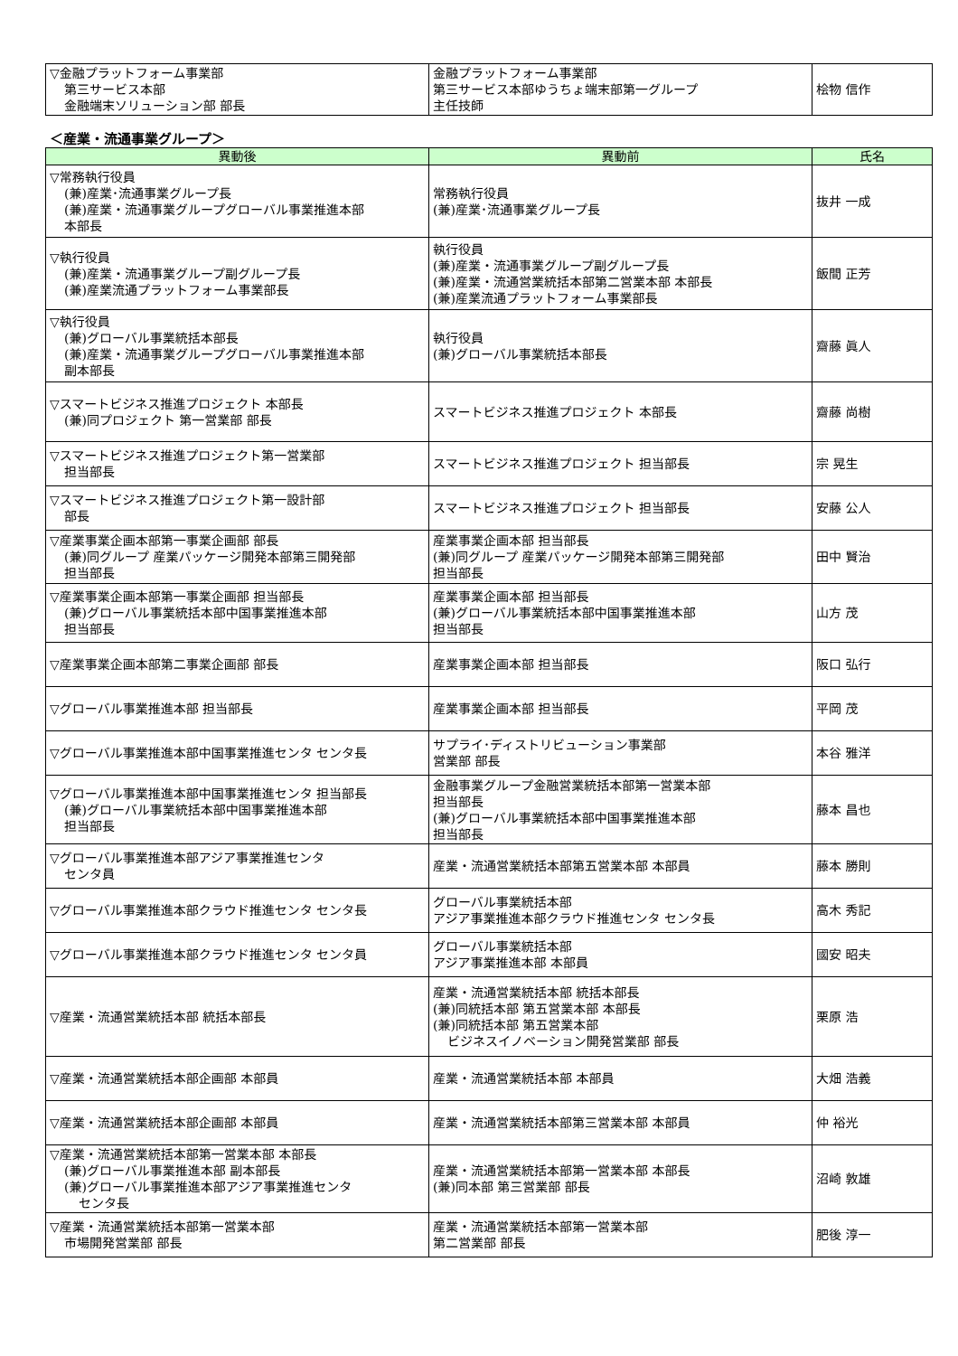| ▽金融プラットフォーム事業部 第三サービス本部 金融端末ソリューション部 部長 | 金融プラットフォーム事業部 第三サービス本部ゆうちょ端末部第一グループ 主任技師 | 桧物 信作 |
＜産業・流通事業グループ＞
| 異動後 | 異動前 | 氏名 |
| --- | --- | --- |
| ▽常務執行役員 (兼)産業･流通事業グループ長 (兼)産業・流通事業グループグローバル事業推進本部 本部長 | 常務執行役員 (兼)産業･流通事業グループ長 | 抜井 一成 |
| ▽執行役員 (兼)産業・流通事業グループ副グループ長 (兼)産業流通プラットフォーム事業部長 | 執行役員 (兼)産業・流通事業グループ副グループ長 (兼)産業・流通営業統括本部第二営業本部 本部長 (兼)産業流通プラットフォーム事業部長 | 飯間 正芳 |
| ▽執行役員 (兼)グローバル事業統括本部長 (兼)産業・流通事業グループグローバル事業推進本部 副本部長 | 執行役員 (兼)グローバル事業統括本部長 | 齋藤 眞人 |
| ▽スマートビジネス推進プロジェクト 本部長 (兼)同プロジェクト 第一営業部 部長 | スマートビジネス推進プロジェクト 本部長 | 齋藤 尚樹 |
| ▽スマートビジネス推進プロジェクト第一営業部 担当部長 | スマートビジネス推進プロジェクト 担当部長 | 宗 晃生 |
| ▽スマートビジネス推進プロジェクト第一設計部 部長 | スマートビジネス推進プロジェクト 担当部長 | 安藤 公人 |
| ▽産業事業企画本部第一事業企画部 部長 (兼)同グループ 産業パッケージ開発本部第三開発部 担当部長 | 産業事業企画本部 担当部長 (兼)同グループ 産業パッケージ開発本部第三開発部 担当部長 | 田中 賢治 |
| ▽産業事業企画本部第一事業企画部 担当部長 (兼)グローバル事業統括本部中国事業推進本部 担当部長 | 産業事業企画本部 担当部長 (兼)グローバル事業統括本部中国事業推進本部 担当部長 | 山方 茂 |
| ▽産業事業企画本部第二事業企画部 部長 | 産業事業企画本部 担当部長 | 阪口 弘行 |
| ▽グローバル事業推進本部 担当部長 | 産業事業企画本部 担当部長 | 平岡 茂 |
| ▽グローバル事業推進本部中国事業推進センタ センタ長 | サプライ･ディストリビューション事業部 営業部 部長 | 本谷 雅洋 |
| ▽グローバル事業推進本部中国事業推進センタ 担当部長 (兼)グローバル事業統括本部中国事業推進本部 担当部長 | 金融事業グループ金融営業統括本部第一営業本部 担当部長 (兼)グローバル事業統括本部中国事業推進本部 担当部長 | 藤本 昌也 |
| ▽グローバル事業推進本部アジア事業推進センタ センタ員 | 産業・流通営業統括本部第五営業本部 本部員 | 藤本 勝則 |
| ▽グローバル事業推進本部クラウド推進センタ センタ長 | グローバル事業統括本部 アジア事業推進本部クラウド推進センタ センタ長 | 高木 秀記 |
| ▽グローバル事業推進本部クラウド推進センタ センタ員 | グローバル事業統括本部 アジア事業推進本部 本部員 | 國安 昭夫 |
| ▽産業・流通営業統括本部 統括本部長 | 産業・流通営業統括本部 統括本部長 (兼)同統括本部 第五営業本部 本部長 (兼)同統括本部 第五営業本部 ビジネスイノベーション開発営業部 部長 | 栗原 浩 |
| ▽産業・流通営業統括本部企画部 本部員 | 産業・流通営業統括本部 本部員 | 大畑 浩義 |
| ▽産業・流通営業統括本部企画部 本部員 | 産業・流通営業統括本部第三営業本部 本部員 | 仲 裕光 |
| ▽産業・流通営業統括本部第一営業本部 本部長 (兼)グローバル事業推進本部 副本部長 (兼)グローバル事業推進本部アジア事業推進センタ センタ長 | 産業・流通営業統括本部第一営業本部 本部長 (兼)同本部 第三営業部 部長 | 沼崎 敦雄 |
| ▽産業・流通営業統括本部第一営業本部 市場開発営業部 部長 | 産業・流通営業統括本部第一営業本部 第二営業部 部長 | 肥後 淳一 |